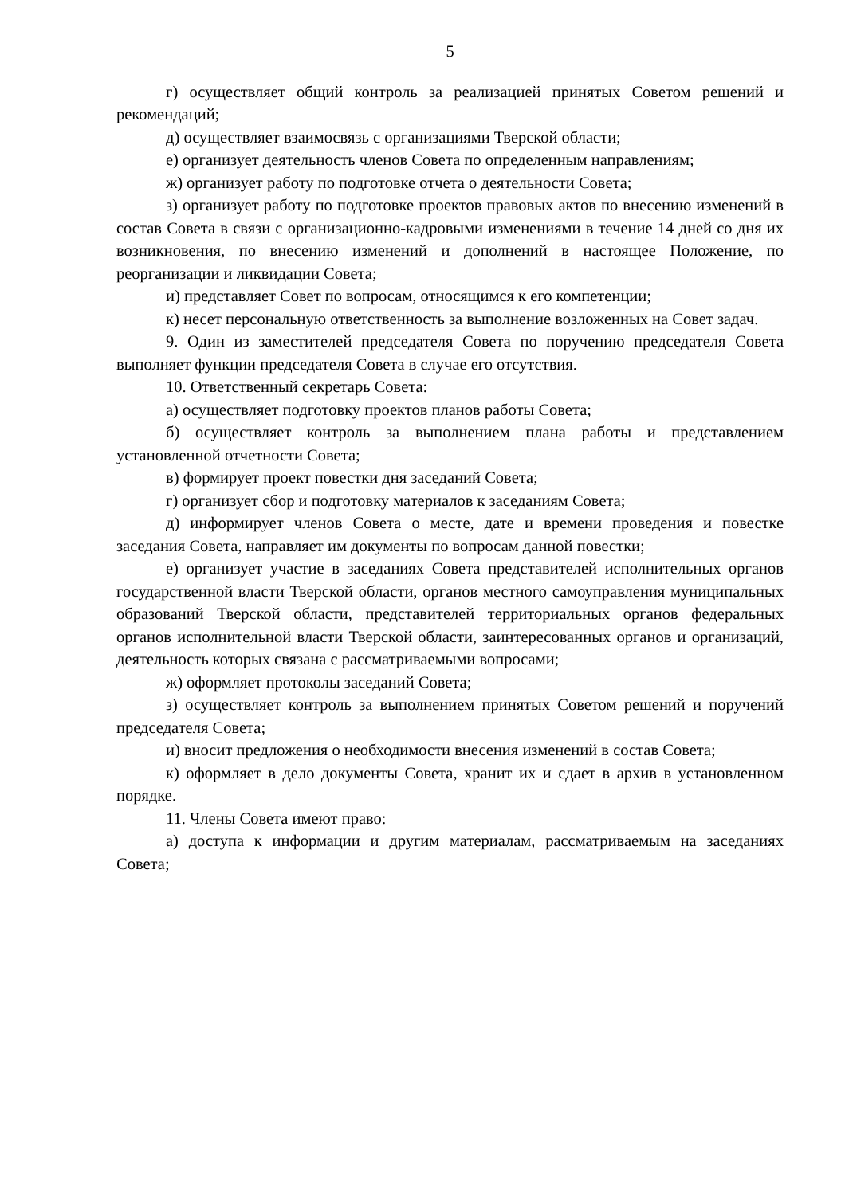5
г) осуществляет общий контроль за реализацией принятых Советом решений и рекомендаций;
д) осуществляет взаимосвязь с организациями Тверской области;
е) организует деятельность членов Совета по определенным направлениям;
ж) организует работу по подготовке отчета о деятельности Совета;
з) организует работу по подготовке проектов правовых актов по внесению изменений в состав Совета в связи с организационно-кадровыми изменениями в течение 14 дней со дня их возникновения, по внесению изменений и дополнений в настоящее Положение, по реорганизации и ликвидации Совета;
и) представляет Совет по вопросам, относящимся к его компетенции;
к) несет персональную ответственность за выполнение возложенных на Совет задач.
9. Один из заместителей председателя Совета по поручению председателя Совета выполняет функции председателя Совета в случае его отсутствия.
10. Ответственный секретарь Совета:
а) осуществляет подготовку проектов планов работы Совета;
б) осуществляет контроль за выполнением плана работы и представлением установленной отчетности Совета;
в) формирует проект повестки дня заседаний Совета;
г) организует сбор и подготовку материалов к заседаниям Совета;
д) информирует членов Совета о месте, дате и времени проведения и повестке заседания Совета, направляет им документы по вопросам данной повестки;
е) организует участие в заседаниях Совета представителей исполнительных органов государственной власти Тверской области, органов местного самоуправления муниципальных образований Тверской области, представителей территориальных органов федеральных органов исполнительной власти Тверской области, заинтересованных органов и организаций, деятельность которых связана с рассматриваемыми вопросами;
ж) оформляет протоколы заседаний Совета;
з) осуществляет контроль за выполнением принятых Советом решений и поручений председателя Совета;
и) вносит предложения о необходимости внесения изменений в состав Совета;
к) оформляет в дело документы Совета, хранит их и сдает в архив в установленном порядке.
11. Члены Совета имеют право:
а) доступа к информации и другим материалам, рассматриваемым на заседаниях Совета;